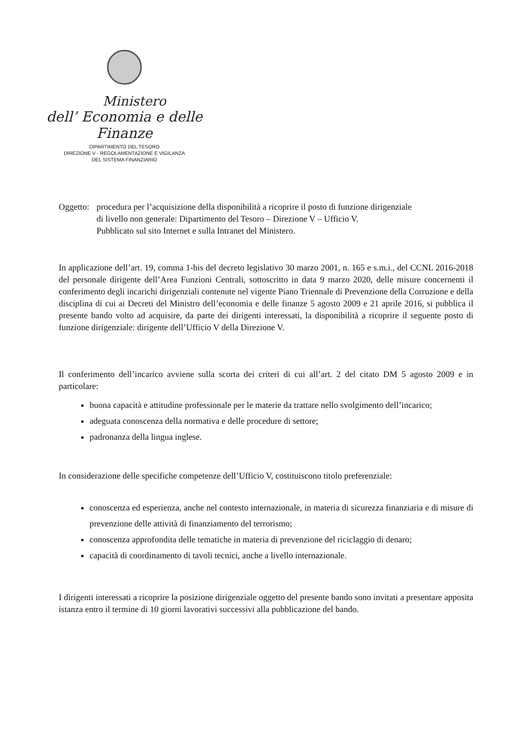Ministero
dell’ Economia e delle Finanze
DIPARTIMENTO DEL TESORO
DIREZIONE V - REGOLAMENTAZIONE E VIGILANZA
DEL SISTEMA FINANZIARIO
Oggetto:
procedura per l’acquisizione della disponibilità a ricoprire il posto di funzione dirigenziale
di livello non generale: Dipartimento del Tesoro – Direzione V – Ufficio V.
Pubblicato sul sito Internet e sulla Intranet del Ministero.
In applicazione dell’art. 19, comma 1-bis del decreto legislativo 30 marzo 2001, n. 165 e s.m.i., del CCNL 2016-2018 del personale dirigente dell’Area Funzioni Centrali, sottoscritto in data 9 marzo 2020, delle misure concernenti il conferimento degli incarichi dirigenziali contenute nel vigente Piano Triennale di Prevenzione della Corruzione e della disciplina di cui ai Decreti del Ministro dell’economia e delle finanze 5 agosto 2009 e 21 aprile 2016, si pubblica il presente bando volto ad acquisire, da parte dei dirigenti interessati, la disponibilità a ricoprire il seguente posto di funzione dirigenziale: dirigente dell’Ufficio V della Direzione V.
Il conferimento dell’incarico avviene sulla scorta dei criteri di cui all’art. 2 del citato DM 5 agosto 2009 e in particolare:
buona capacità e attitudine professionale per le materie da trattare nello svolgimento dell’incarico;
adeguata conoscenza della normativa e delle procedure di settore;
padronanza della lingua inglese.
In considerazione delle specifiche competenze dell’Ufficio V, costituiscono titolo preferenziale:
conoscenza ed esperienza, anche nel contesto internazionale, in materia di sicurezza finanziaria e di misure di prevenzione delle attività di finanziamento del terrorismo;
conoscenza approfondita delle tematiche in materia di prevenzione del riciclaggio di denaro;
capacità di coordinamento di tavoli tecnici, anche a livello internazionale.
I dirigenti interessati a ricoprire la posizione dirigenziale oggetto del presente bando sono invitati a presentare apposita istanza entro il termine di 10 giorni lavorativi successivi alla pubblicazione del bando.